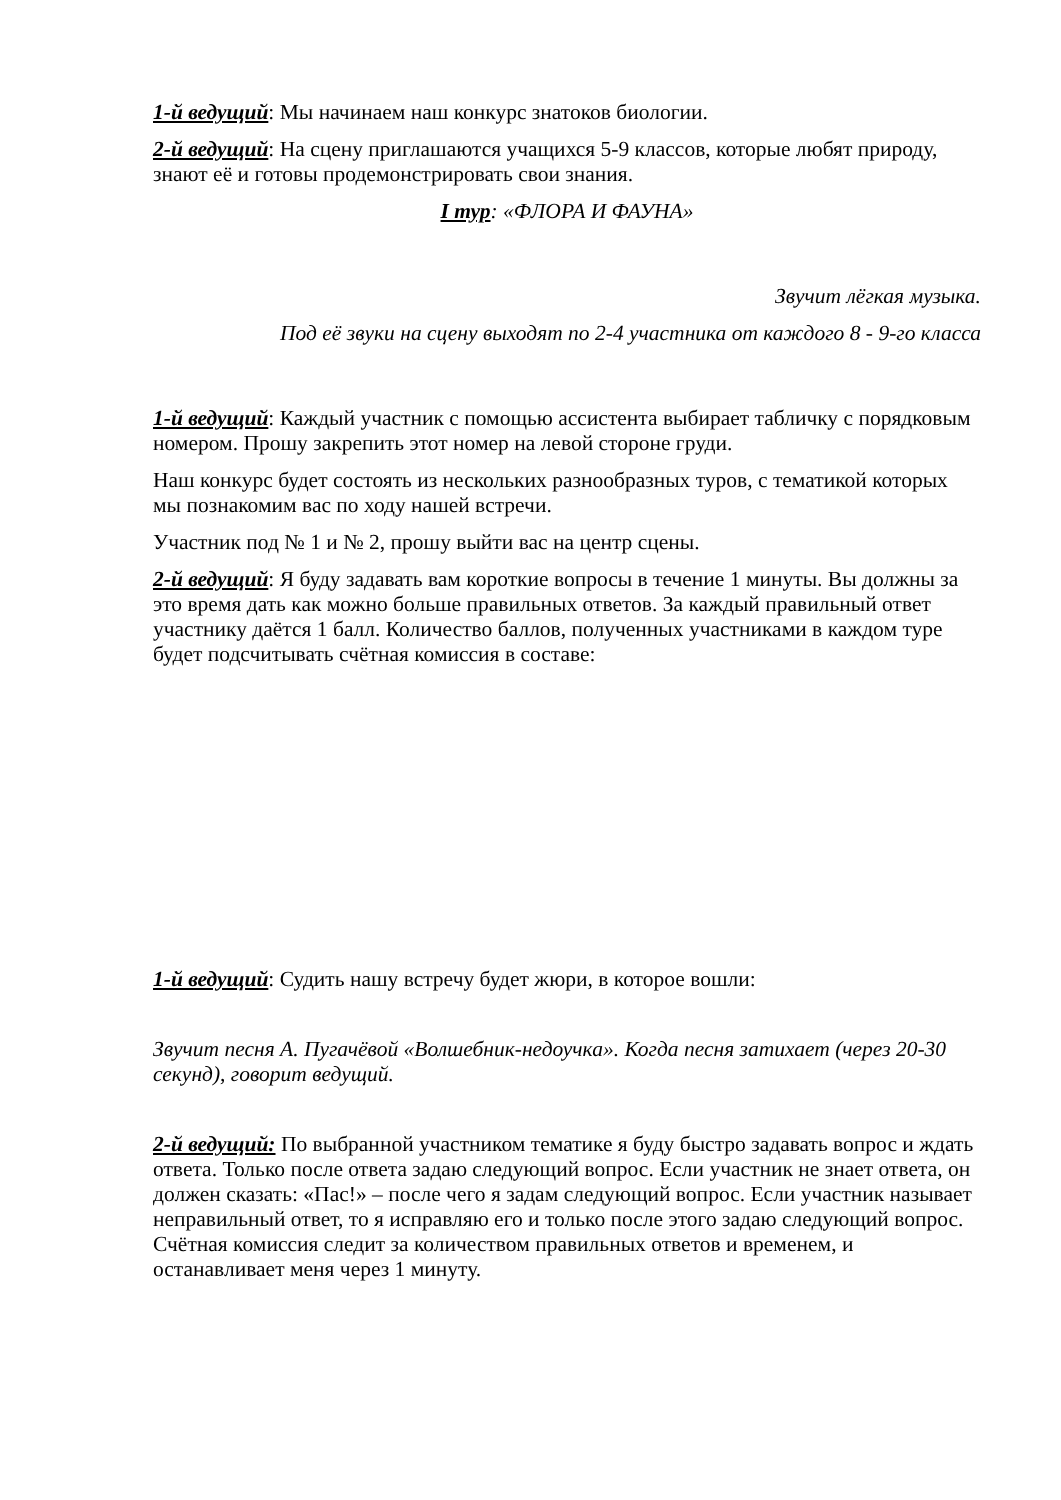1-й ведущий: Мы начинаем наш конкурс знатоков биологии.
2-й ведущий: На сцену приглашаются учащихся 5-9 классов, которые любят природу, знают её и готовы продемонстрировать свои знания.
I тур: «ФЛОРА И ФАУНА»
Звучит лёгкая музыка.
Под её звуки на сцену выходят по 2-4 участника от каждого 8 - 9-го класса
1-й ведущий: Каждый участник с помощью ассистента выбирает табличку с порядковым номером. Прошу закрепить этот номер на левой стороне груди.
Наш конкурс будет состоять из нескольких разнообразных туров, с тематикой которых мы познакомим вас по ходу нашей встречи.
Участник под № 1 и № 2, прошу выйти вас на центр сцены.
2-й ведущий: Я буду задавать вам короткие вопросы в течение 1 минуты. Вы должны за это время дать как можно больше правильных ответов. За каждый правильный ответ участнику даётся 1 балл. Количество баллов, полученных участниками в каждом туре будет подсчитывать счётная комиссия в составе:
1-й ведущий: Судить нашу встречу будет жюри, в которое вошли:
Звучит песня А. Пугачёвой «Волшебник-недоучка». Когда песня затихает (через 20-30 секунд), говорит ведущий.
2-й ведущий: По выбранной участником тематике я буду быстро задавать вопрос и ждать ответа. Только после ответа задаю следующий вопрос. Если участник не знает ответа, он должен сказать: «Пас!» – после чего я задам следующий вопрос. Если участник называет неправильный ответ, то я исправляю его и только после этого задаю следующий вопрос. Счётная комиссия следит за количеством правильных ответов и временем, и останавливает меня через 1 минуту.